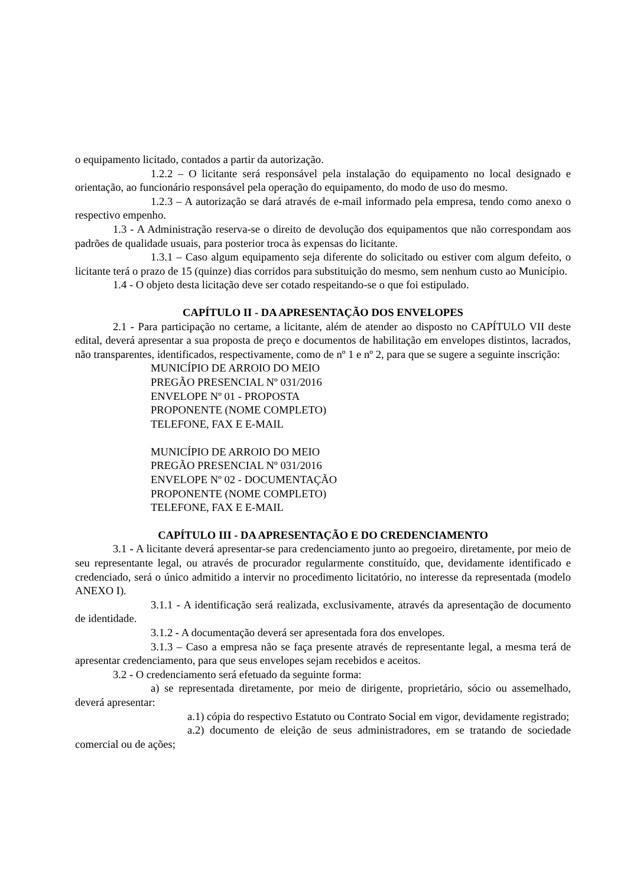o equipamento licitado, contados a partir da autorização.
1.2.2 – O licitante será responsável pela instalação do equipamento no local designado e orientação, ao funcionário responsável pela operação do equipamento, do modo de uso do mesmo.
1.2.3 – A autorização se dará através de e-mail informado pela empresa, tendo como anexo o respectivo empenho.
1.3 - A Administração reserva-se o direito de devolução dos equipamentos que não correspondam aos padrões de qualidade usuais, para posterior troca às expensas do licitante.
1.3.1 – Caso algum equipamento seja diferente do solicitado ou estiver com algum defeito, o licitante terá o prazo de 15 (quinze) dias corridos para substituição do mesmo, sem nenhum custo ao Município.
1.4 - O objeto desta licitação deve ser cotado respeitando-se o que foi estipulado.
CAPÍTULO II - DA APRESENTAÇÃO DOS ENVELOPES
2.1 - Para participação no certame, a licitante, além de atender ao disposto no CAPÍTULO VII deste edital, deverá apresentar a sua proposta de preço e documentos de habilitação em envelopes distintos, lacrados, não transparentes, identificados, respectivamente, como de nº 1 e nº 2, para que se sugere a seguinte inscrição:
MUNICÍPIO DE ARROIO DO MEIO
PREGÃO PRESENCIAL Nº 031/2016
ENVELOPE Nº 01 - PROPOSTA
PROPONENTE (NOME COMPLETO)
TELEFONE, FAX E E-MAIL
MUNICÍPIO DE ARROIO DO MEIO
PREGÃO PRESENCIAL Nº 031/2016
ENVELOPE Nº 02 - DOCUMENTAÇÃO
PROPONENTE (NOME COMPLETO)
TELEFONE, FAX E E-MAIL
CAPÍTULO III - DA APRESENTAÇÃO E DO CREDENCIAMENTO
3.1 - A licitante deverá apresentar-se para credenciamento junto ao pregoeiro, diretamente, por meio de seu representante legal, ou através de procurador regularmente constituído, que, devidamente identificado e credenciado, será o único admitido a intervir no procedimento licitatório, no interesse da representada (modelo ANEXO I).
3.1.1 - A identificação será realizada, exclusivamente, através da apresentação de documento de identidade.
3.1.2 - A documentação deverá ser apresentada fora dos envelopes.
3.1.3 – Caso a empresa não se faça presente através de representante legal, a mesma terá de apresentar credenciamento, para que seus envelopes sejam recebidos e aceitos.
3.2 - O credenciamento será efetuado da seguinte forma:
a) se representada diretamente, por meio de dirigente, proprietário, sócio ou assemelhado, deverá apresentar:
a.1) cópia do respectivo Estatuto ou Contrato Social em vigor, devidamente registrado;
a.2) documento de eleição de seus administradores, em se tratando de sociedade comercial ou de ações;